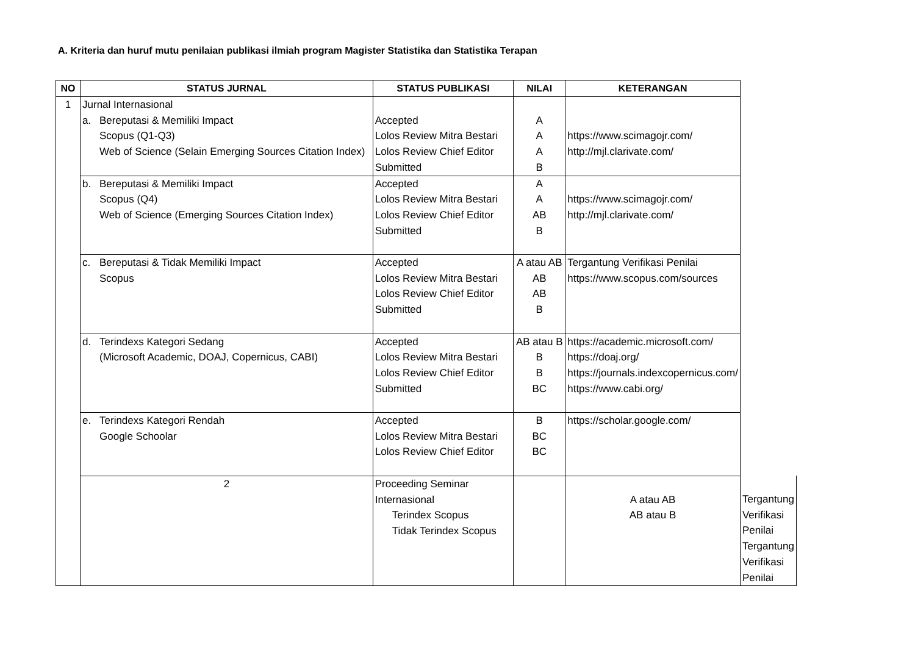A. Kriteria dan huruf mutu penilaian publikasi ilmiah program Magister Statistika dan Statistika Terapan
| NO | STATUS JURNAL | STATUS PUBLIKASI | NILAI | KETERANGAN | |
| --- | --- | --- | --- | --- | --- |
| 1 | Jurnal Internasional a. Bereputasi & Memiliki Impact Scopus (Q1-Q3) Web of Science (Selain Emerging Sources Citation Index) | Accepted Lolos Review Mitra Bestari Lolos Review Chief Editor Submitted | A A A B | https://www.scimagojr.com/ http://mjl.clarivate.com/ | |
| | b. Bereputasi & Memiliki Impact Scopus (Q4) Web of Science (Emerging Sources Citation Index) | Accepted Lolos Review Mitra Bestari Lolos Review Chief Editor Submitted | A A AB B | https://www.scimagojr.com/ http://mjl.clarivate.com/ | |
| | c. Bereputasi & Tidak Memiliki Impact Scopus | Accepted Lolos Review Mitra Bestari Lolos Review Chief Editor Submitted | A atau AB AB AB B | Tergantung Verifikasi Penilai https://www.scopus.com/sources | |
| | d. Terindexs Kategori Sedang (Microsoft Academic, DOAJ, Copernicus, CABI) | Accepted Lolos Review Mitra Bestari Lolos Review Chief Editor Submitted | AB atau B B B BC | https://academic.microsoft.com/ https://doaj.org/ https://journals.indexcopernicus.com/ https://www.cabi.org/ | |
| | e. Terindexs Kategori Rendah Google Schoolar | Accepted Lolos Review Mitra Bestari Lolos Review Chief Editor | B BC BC | https://scholar.google.com/ | |
| | 2 | Proceeding Seminar Internasional Terindex Scopus Tidak Terindex Scopus | | A atau AB AB atau B | Tergantung Verifikasi Penilai Tergantung Verifikasi Penilai |